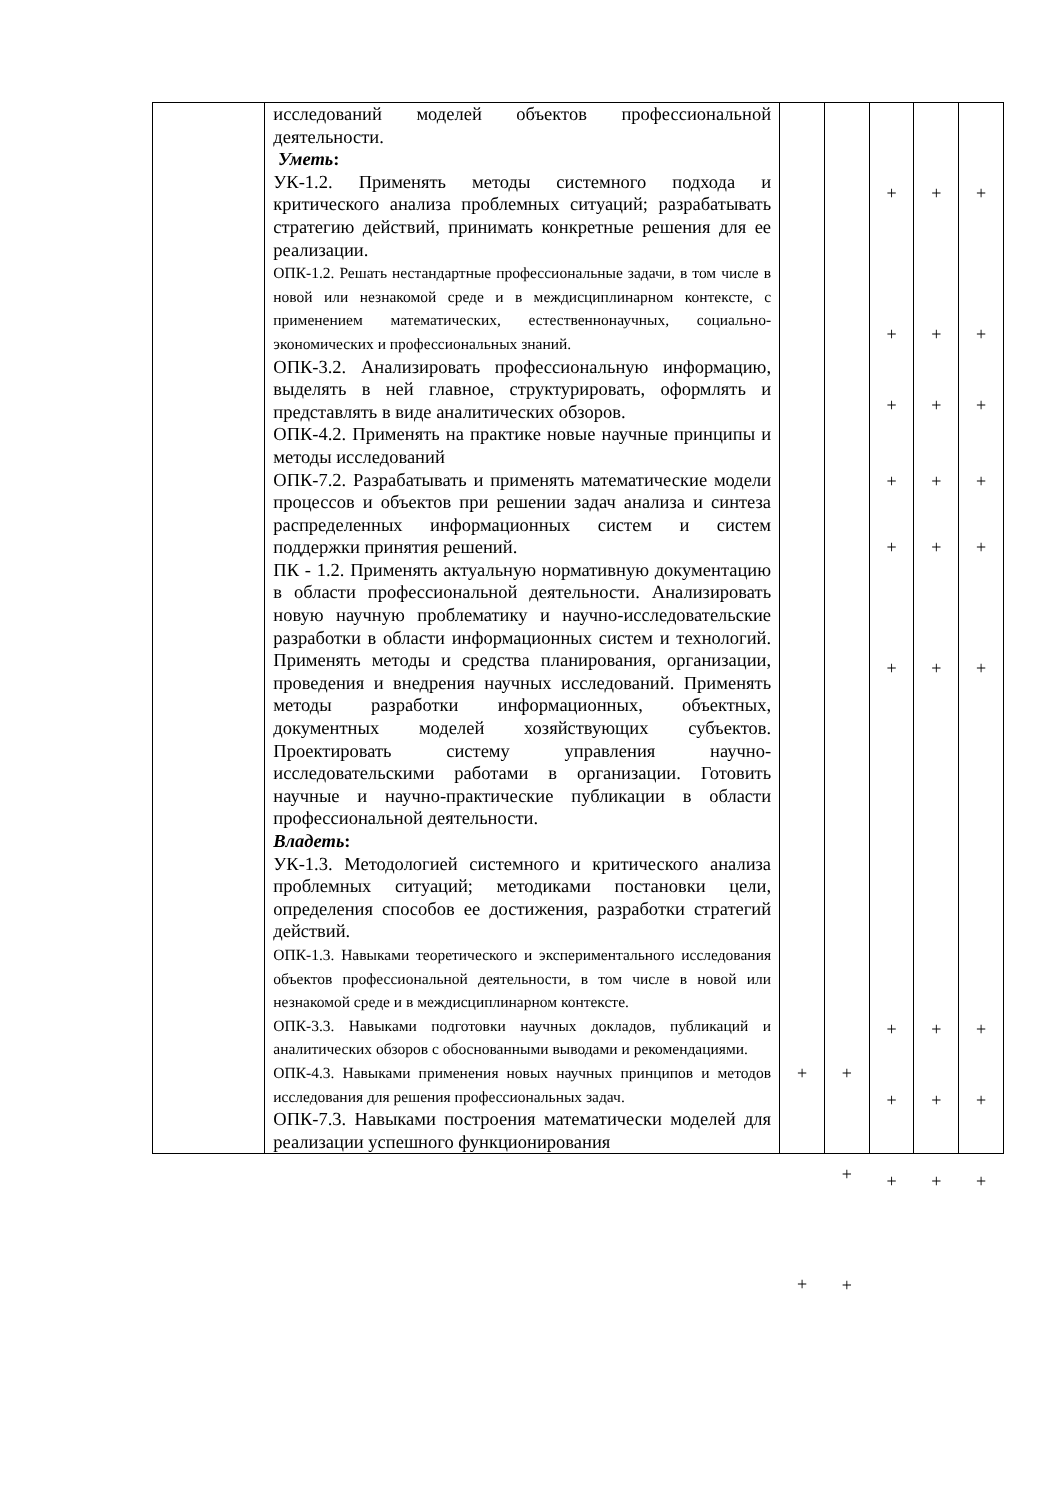| | исследований моделей объектов профессиональной деятельности. Уметь : УК-1.2. Применять методы системного подхода и критического анализа проблемных ситуаций; разрабатывать стратегию действий, принимать конкретные решения для ее реализации. ОПК-1.2. Решать нестандартные профессиональные задачи, в том числе в новой или незнакомой среде и в междисциплинарном контексте, с применением математических, естественнонаучных, социально- экономических и профессиональных знаний. ОПК-3.2. Анализировать профессиональную информацию, выделять в ней главное, структурировать, оформлять и представлять в виде аналитических обзоров. ОПК-4.2. Применять на практике новые научные принципы и методы исследований ОПК-7.2. Разрабатывать и применять математические модели процессов и объектов при решении задач анализа и синтеза распределенных информационных систем и систем поддержки принятия решений. ПК - 1.2. Применять актуальную нормативную документацию в области профессиональной деятельности. Анализировать новую научную проблематику и научно-исследовательские разработки в области информационных систем и технологий. Применять методы и средства планирования, организации, проведения и внедрения научных исследований. Применять методы разработки информационных, объектных, документных моделей хозяйствующих субъектов. Проектировать систему управления научно-исследовательскими работами в организации. Готовить научные и научно-практические публикации в области профессиональной деятельности. Владеть : УК-1.3. Методологией системного и критического анализа проблемных ситуаций; методиками постановки цели, определения способов ее достижения, разработки стратегий действий. ОПК-1.3. Навыками теоретического и экспериментального исследования объектов профессиональной деятельности, в том числе в новой или незнакомой среде и в междисциплинарном контексте. ОПК-3.3. Навыками подготовки научных докладов, публикаций и аналитических обзоров с обоснованными выводами и рекомендациями. ОПК-4.3. Навыками применения новых научных принципов и методов исследования для решения профессиональных задач. ОПК-7.3. Навыками построения математически моделей для реализации успешного функционирования | + + | + + + | + + + + + + + + + | + + + + + + + + + | + + + + + + + + + |